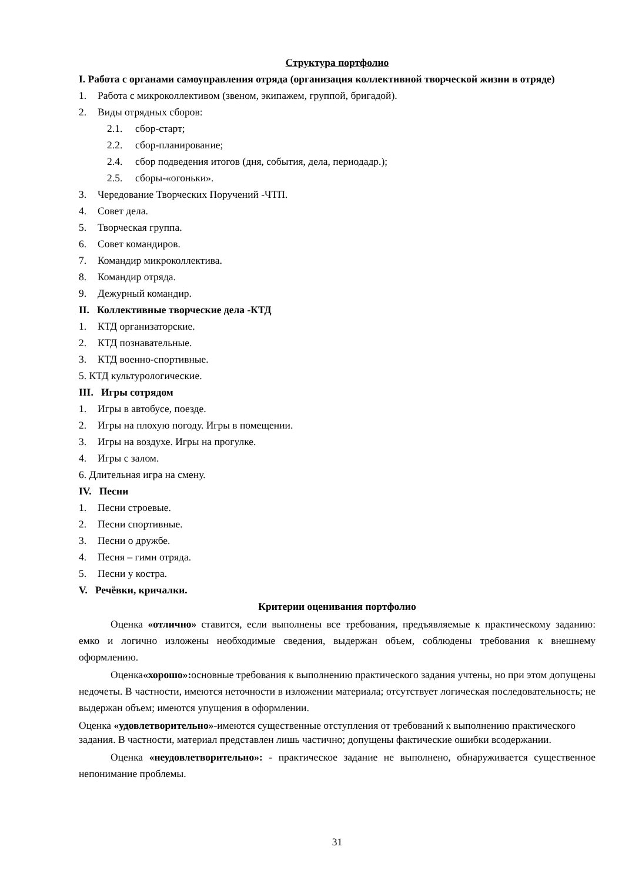Структура портфолио
I. Работа с органами самоуправления отряда (организация коллективной творческой жизни в отряде)
1. Работа с микроколлективом (звеном, экипажем, группой, бригадой).
2. Виды отрядных сборов:
2.1. сбор-старт;
2.2. сбор-планирование;
2.4. сбор подведения итогов (дня, события, дела, периодадр.);
2.5. сборы-«огоньки».
3. Чередование Творческих Поручений -ЧТП.
4. Совет дела.
5. Творческая группа.
6. Совет командиров.
7. Командир микроколлектива.
8. Командир отряда.
9. Дежурный командир.
II. Коллективные творческие дела -КТД
1. КТД организаторские.
2. КТД познавательные.
3. КТД военно-спортивные.
5. КТД культурологические.
III. Игры сотрядом
1. Игры в автобусе, поезде.
2. Игры на плохую погоду. Игры в помещении.
3. Игры на воздухе. Игры на прогулке.
4. Игры с залом.
6. Длительная игра на смену.
IV. Песни
1. Песни строевые.
2. Песни спортивные.
3. Песни о дружбе.
4. Песня – гимн отряда.
5. Песни у костра.
V. Речёвки, кричалки.
Критерии оценивания портфолио
Оценка «отлично» ставится, если выполнены все требования, предъявляемые к практическому заданию: емко и логично изложены необходимые сведения, выдержан объем, соблюдены требования к внешнему оформлению.
Оценка«хорошо»: основные требования к выполнению практического задания учтены, но при этом допущены недочеты. В частности, имеются неточности в изложении материала; отсутствует логическая последовательность; не выдержан объем; имеются упущения в оформлении.
Оценка «удовлетворительно»-имеются существенные отступления от требований к выполнению практического задания. В частности, материал представлен лишь частично; допущены фактические ошибки всодержании.
Оценка «неудовлетворительно»: - практическое задание не выполнено, обнаруживается существенное непонимание проблемы.
31